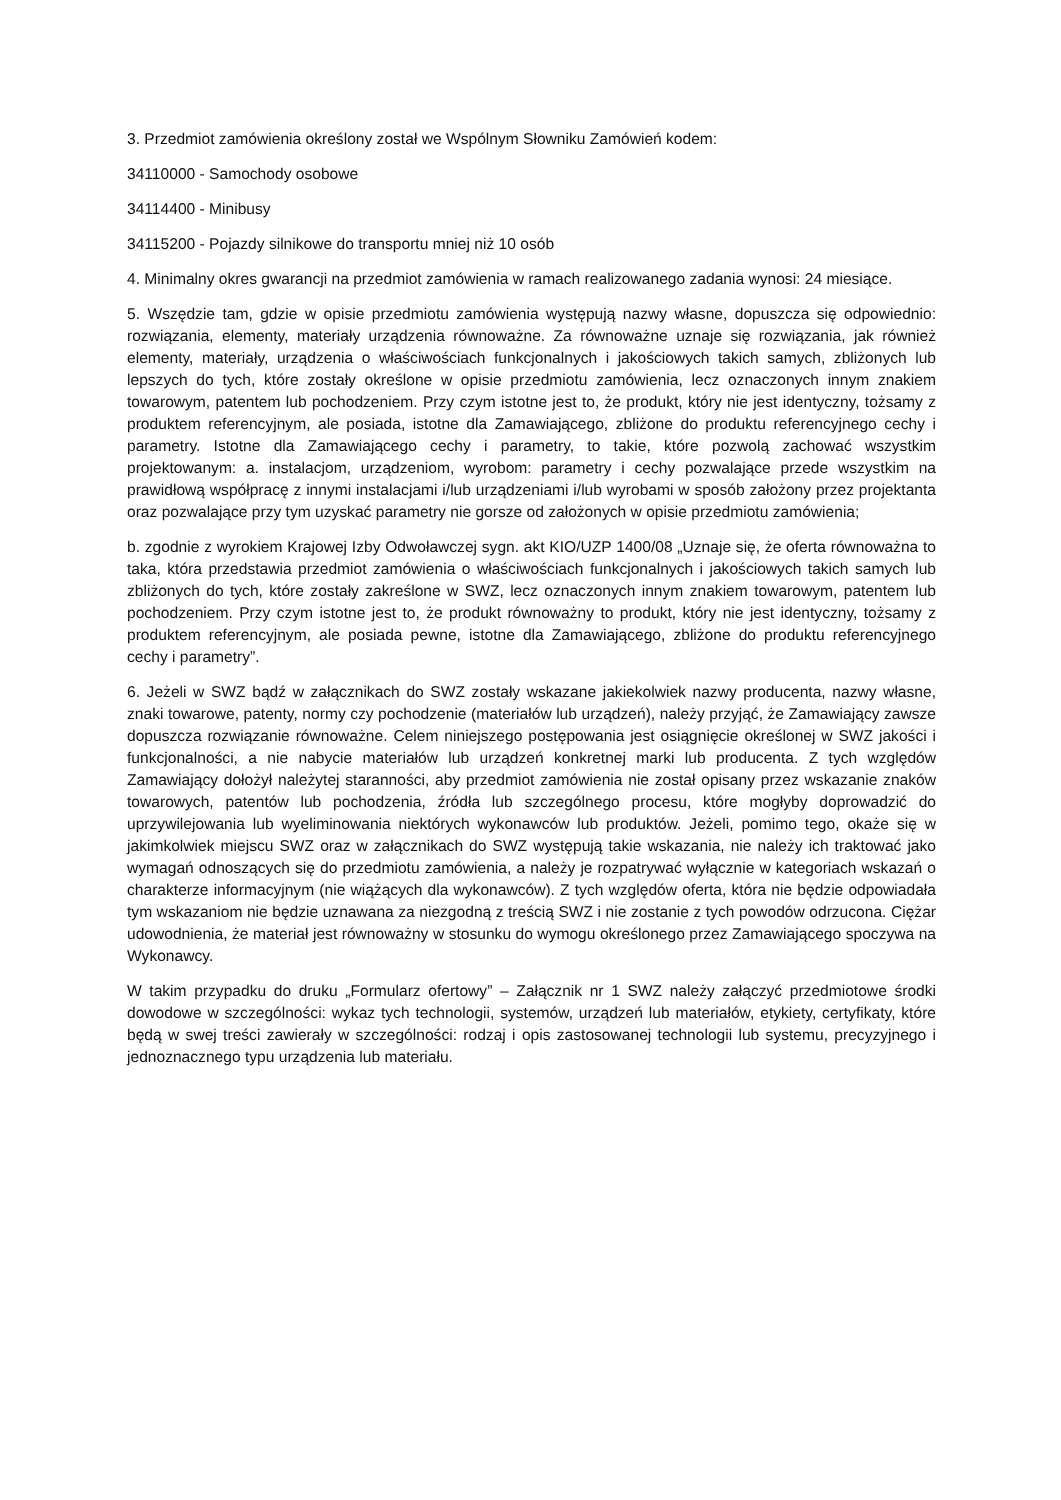3. Przedmiot zamówienia określony został we Wspólnym Słowniku Zamówień kodem:
34110000 - Samochody osobowe
34114400 - Minibusy
34115200 - Pojazdy silnikowe do transportu mniej niż 10 osób
4. Minimalny okres gwarancji na przedmiot zamówienia w ramach realizowanego zadania wynosi: 24 miesiące.
5. Wszędzie tam, gdzie w opisie przedmiotu zamówienia występują nazwy własne, dopuszcza się odpowiednio: rozwiązania, elementy, materiały urządzenia równoważne. Za równoważne uznaje się rozwiązania, jak również elementy, materiały, urządzenia o właściwościach funkcjonalnych i jakościowych takich samych, zbliżonych lub lepszych do tych, które zostały określone w opisie przedmiotu zamówienia, lecz oznaczonych innym znakiem towarowym, patentem lub pochodzeniem. Przy czym istotne jest to, że produkt, który nie jest identyczny, tożsamy z produktem referencyjnym, ale posiada, istotne dla Zamawiającego, zbliżone do produktu referencyjnego cechy i parametry. Istotne dla Zamawiającego cechy i parametry, to takie, które pozwolą zachować wszystkim projektowanym: a. instalacjom, urządzeniom, wyrobom: parametry i cechy pozwalające przede wszystkim na prawidłową współpracę z innymi instalacjami i/lub urządzeniami i/lub wyrobami w sposób założony przez projektanta oraz pozwalające przy tym uzyskać parametry nie gorsze od założonych w opisie przedmiotu zamówienia;
b. zgodnie z wyrokiem Krajowej Izby Odwoławczej sygn. akt KIO/UZP 1400/08 „Uznaje się, że oferta równoważna to taka, która przedstawia przedmiot zamówienia o właściwościach funkcjonalnych i jakościowych takich samych lub zbliżonych do tych, które zostały zakreślone w SWZ, lecz oznaczonych innym znakiem towarowym, patentem lub pochodzeniem. Przy czym istotne jest to, że produkt równoważny to produkt, który nie jest identyczny, tożsamy z produktem referencyjnym, ale posiada pewne, istotne dla Zamawiającego, zbliżone do produktu referencyjnego cechy i parametry”.
6. Jeżeli w SWZ bądź w załącznikach do SWZ zostały wskazane jakiekolwiek nazwy producenta, nazwy własne, znaki towarowe, patenty, normy czy pochodzenie (materiałów lub urządzeń), należy przyjąć, że Zamawiający zawsze dopuszcza rozwiązanie równoważne. Celem niniejszego postępowania jest osiągnięcie określonej w SWZ jakości i funkcjonalności, a nie nabycie materiałów lub urządzeń konkretnej marki lub producenta. Z tych względów Zamawiający dołożył należytej staranności, aby przedmiot zamówienia nie został opisany przez wskazanie znaków towarowych, patentów lub pochodzenia, źródła lub szczególnego procesu, które mogłyby doprowadzić do uprzywilejowania lub wyeliminowania niektórych wykonawców lub produktów. Jeżeli, pomimo tego, okaże się w jakimkolwiek miejscu SWZ oraz w załącznikach do SWZ występują takie wskazania, nie należy ich traktować jako wymagań odnoszących się do przedmiotu zamówienia, a należy je rozpatrywać wyłącznie w kategoriach wskazań o charakterze informacyjnym (nie wiążących dla wykonawców). Z tych względów oferta, która nie będzie odpowiadała tym wskazaniom nie będzie uznawana za niezgodną z treścią SWZ i nie zostanie z tych powodów odrzucona. Ciężar udowodnienia, że materiał jest równoważny w stosunku do wymogu określonego przez Zamawiającego spoczywa na Wykonawcy.
W takim przypadku do druku „Formularz ofertowy” – Załącznik nr 1 SWZ należy załączyć przedmiotowe środki dowodowe w szczególności: wykaz tych technologii, systemów, urządzeń lub materiałów, etykiety, certyfikaty, które będą w swej treści zawierały w szczególności: rodzaj i opis zastosowanej technologii lub systemu, precyzyjnego i jednoznacznego typu urządzenia lub materiału.